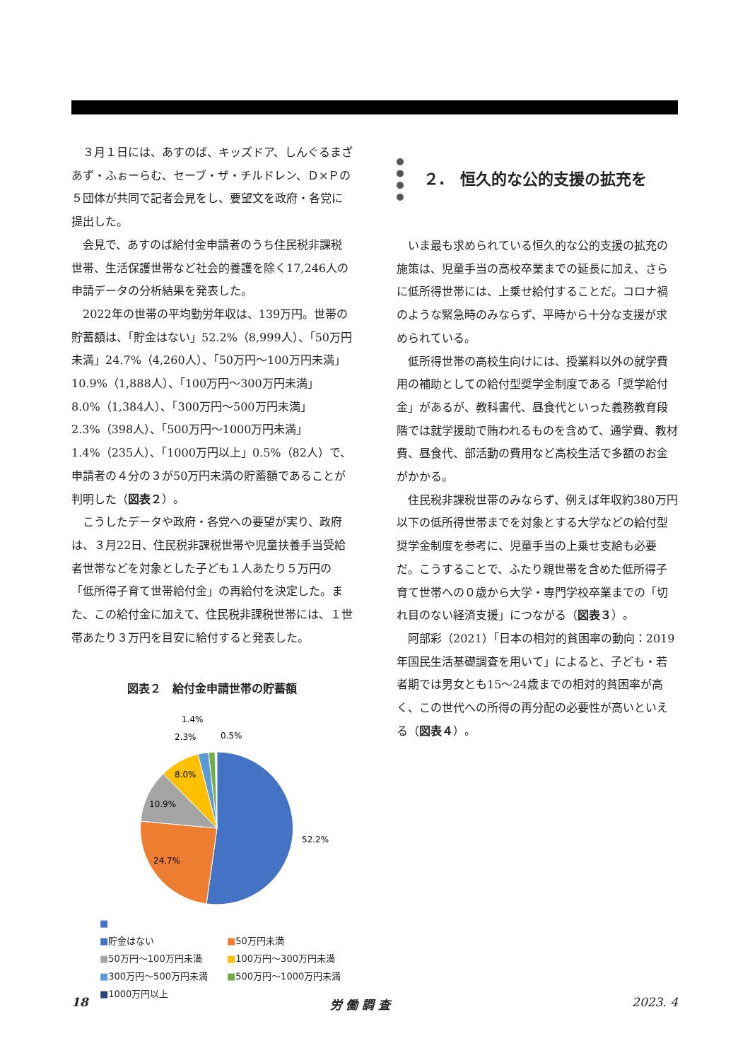３月１日には、あすのば、キッズドア、しんぐるまざあず・ふぉーらむ、セーブ・ザ・チルドレン、Ｄ×Ｐの５団体が共同で記者会見をし、要望文を政府・各党に提出した。
会見で、あすのば給付金申請者のうち住民税非課税世帯、生活保護世帯など社会的養護を除く17,246人の申請データの分析結果を発表した。
2022年の世帯の平均勤労年収は、139万円。世帯の貯蓄額は、「貯金はない」52.2%（8,999人）、「50万円未満」24.7%（4,260人）、「50万円～100万円未満」10.9%（1,888人）、「100万円～300万円未満」8.0%（1,384人）、「300万円～500万円未満」2.3%（398人）、「500万円～1000万円未満」1.4%（235人）、「1000万円以上」0.5%（82人）で、申請者の４分の３が50万円未満の貯蓄額であることが判明した（図表２）。
こうしたデータや政府・各党への要望が実り、政府は、３月22日、住民税非課税世帯や児童扶養手当受給者世帯などを対象とした子ども１人あたり５万円の「低所得子育て世帯給付金」の再給付を決定した。また、この給付金に加えて、住民税非課税世帯には、１世帯あたり３万円を目安に給付すると発表した。
図表２　給付金申請世帯の貯蓄額
52.2%
24.7%
10.9%
8.0%
2.3%
1.4%
0.5%
■
■貯金はない
■50万円未満
■50万円～100万円未満
■100万円～300万円未満
■300万円～500万円未満
■500万円～1000万円未満
■1000万円以上
２.　恒久的な公的支援の拡充を
いま最も求められている恒久的な公的支援の拡充の施策は、児童手当の高校卒業までの延長に加え、さらに低所得世帯には、上乗せ給付することだ。コロナ禍のような緊急時のみならず、平時から十分な支援が求められている。
低所得世帯の高校生向けには、授業料以外の就学費用の補助としての給付型奨学金制度である「奨学給付金」があるが、教科書代、昼食代といった義務教育段階では就学援助で賄われるものを含めて、通学費、教材費、昼食代、部活動の費用など高校生活で多額のお金がかかる。
住民税非課税世帯のみならず、例えば年収約380万円以下の低所得世帯までを対象とする大学などの給付型奨学金制度を参考に、児童手当の上乗せ支給も必要だ。こうすることで、ふたり親世帯を含めた低所得子育て世帯への０歳から大学・専門学校卒業までの「切れ目のない経済支援」につながる（図表３）。
阿部彩（2021）「日本の相対的貧困率の動向：2019年国民生活基礎調査を用いて」によると、子ども・若者期では男女とも15～24歳までの相対的貧困率が高く、この世代への所得の再分配の必要性が高いといえる（図表４）。
18 労 働 調 査 2023. 4